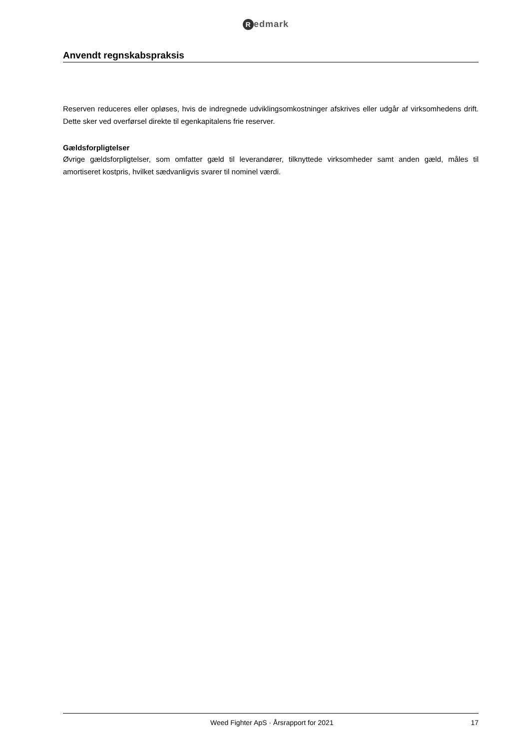Redmark
Anvendt regnskabspraksis
Reserven reduceres eller opløses, hvis de indregnede udviklingsomkostninger afskrives eller udgår af virksomhedens drift. Dette sker ved overførsel direkte til egenkapitalens frie reserver.
Gældsforpligtelser
Øvrige gældsforpligtelser, som omfatter gæld til leverandører, tilknyttede virksomheder samt anden gæld, måles til amortiseret kostpris, hvilket sædvanligvis svarer til nominel værdi.
Weed Fighter ApS · Årsrapport for 2021
17